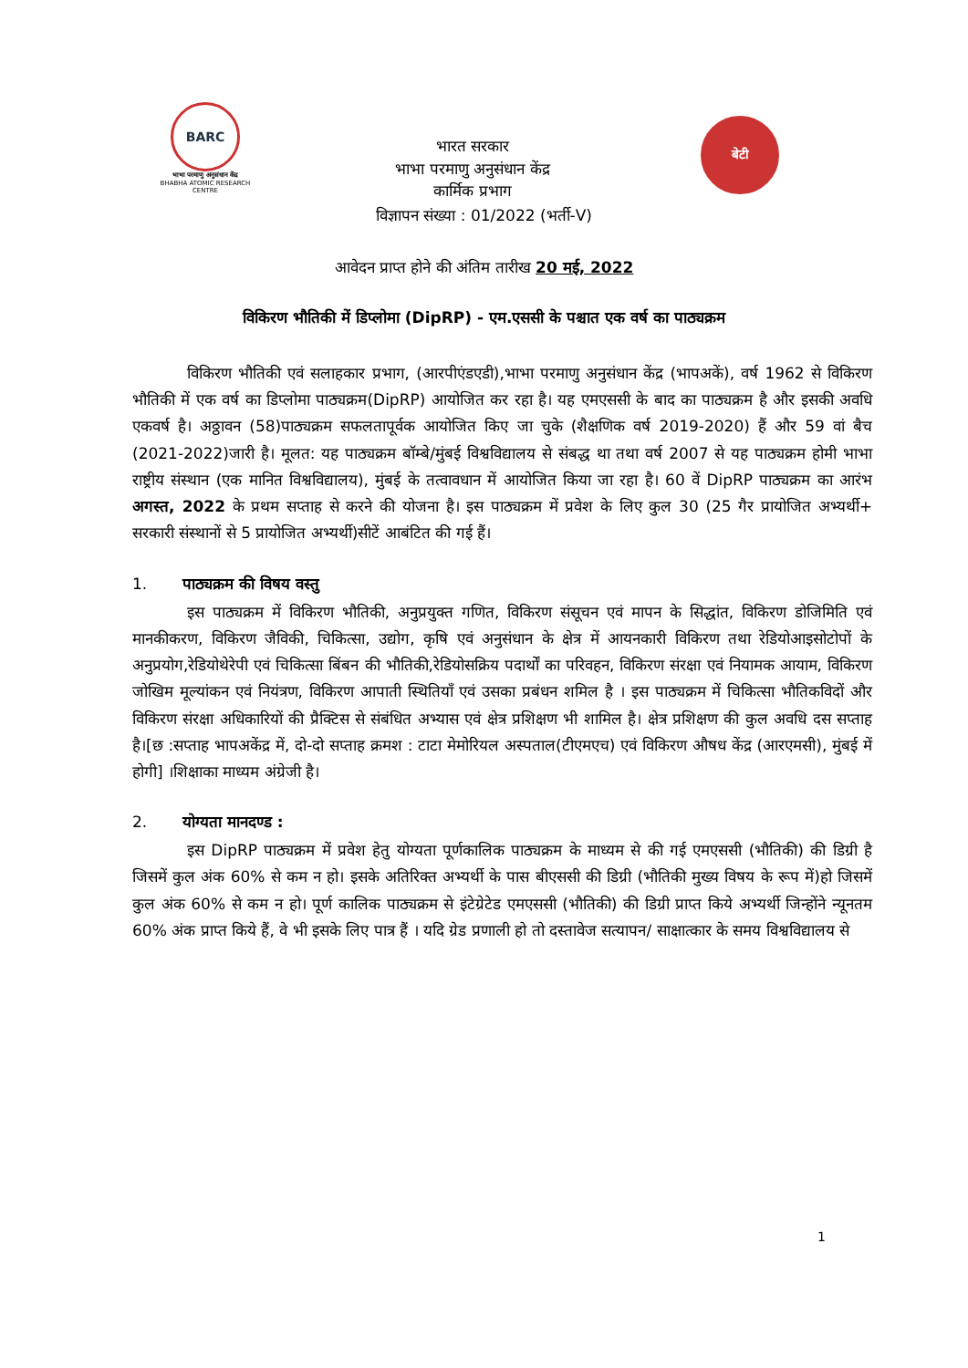BARC
भाभा परमाणु अनुसंधान केंद्र
BHABHA ATOMIC RESEARCH CENTRE
भारत सरकार
भाभा परमाणु अनुसंधान केंद्र
कार्मिक प्रभाग
बेटी
विज्ञापन संख्या : 01/2022 (भर्ती-V)
आवेदन प्राप्त होने की अंतिम तारीख 20 मई, 2022
विकिरण भौतिकी में डिप्लोमा (DipRP) - एम.एससी के पश्चात एक वर्ष का पाठ्यक्रम
विकिरण भौतिकी एवं सलाहकार प्रभाग, (आरपीएंडएडी),भाभा परमाणु अनुसंधान केंद्र (भापअकें), वर्ष 1962 से विकिरण भौतिकी में एक वर्ष का डिप्लोमा पाठ्यक्रम(DipRP) आयोजित कर रहा है। यह एमएससी के बाद का पाठ्यक्रम है और इसकी अवधि एकवर्ष है। अठ्ठावन (58)पाठ्यक्रम सफलतापूर्वक आयोजित किए जा चुके (शैक्षणिक वर्ष 2019-2020) हैं और 59 वां बैच (2021-2022)जारी है। मूलत: यह पाठ्यक्रम बॉम्बे/मुंबई विश्वविद्यालय से संबद्ध था तथा वर्ष 2007 से यह पाठ्यक्रम होमी भाभा राष्ट्रीय संस्थान (एक मानित विश्वविद्यालय), मुंबई के तत्वावधान में आयोजित किया जा रहा है। 60 वें DipRP पाठ्यक्रम का आरंभ अगस्त, 2022 के प्रथम सप्ताह से करने की योजना है। इस पाठ्यक्रम में प्रवेश के लिए कुल 30 (25 गैर प्रायोजित अभ्यर्थी+ सरकारी संस्थानों से 5 प्रायोजित अभ्यर्थी)सीटें आबंटित की गई हैं।
1. पाठ्यक्रम की विषय वस्तु
इस पाठ्यक्रम में विकिरण भौतिकी, अनुप्रयुक्त गणित, विकिरण संसूचन एवं मापन के सिद्धांत, विकिरण डोजिमिति एवं मानकीकरण, विकिरण जैविकी, चिकित्सा, उद्योग, कृषि एवं अनुसंधान के क्षेत्र में आयनकारी विकिरण तथा रेडियोआइसोटोपों के अनुप्रयोग,रेडियोथेरेपी एवं चिकित्सा बिंबन की भौतिकी,रेडियोसक्रिय पदार्थों का परिवहन, विकिरण संरक्षा एवं नियामक आयाम, विकिरण जोखिम मूल्यांकन एवं नियंत्रण, विकिरण आपाती स्थितियाँ एवं उसका प्रबंधन शमिल है । इस पाठ्यक्रम में चिकित्सा भौतिकविदों और विकिरण संरक्षा अधिकारियों की प्रैक्टिस से संबंधित अभ्यास एवं क्षेत्र प्रशिक्षण भी शामिल है। क्षेत्र प्रशिक्षण की कुल अवधि दस सप्ताह है।[छ :सप्ताह भापअकेंद्र में, दो-दो सप्ताह क्रमश : टाटा मेमोरियल अस्पताल(टीएमएच) एवं विकिरण औषध केंद्र (आरएमसी), मुंबई में होगी] ।शिक्षाका माध्यम अंग्रेजी है।
2. योग्यता मानदण्ड :
इस DipRP पाठ्यक्रम में प्रवेश हेतु योग्यता पूर्णकालिक पाठ्यक्रम के माध्यम से की गई एमएससी (भौतिकी) की डिग्री है जिसमें कुल अंक 60% से कम न हो। इसके अतिरिक्त अभ्यर्थी के पास बीएससी की डिग्री (भौतिकी मुख्य विषय के रूप में)हो जिसमें कुल अंक 60% से कम न हो। पूर्ण कालिक पाठ्यक्रम से इंटेग्रेटेड एमएससी (भौतिकी) की डिग्री प्राप्त किये अभ्यर्थी जिन्होंने न्यूनतम 60% अंक प्राप्त किये हैं, वे भी इसके लिए पात्र हैं । यदि ग्रेड प्रणाली हो तो दस्तावेज सत्यापन/ साक्षात्कार के समय विश्वविद्यालय से
1